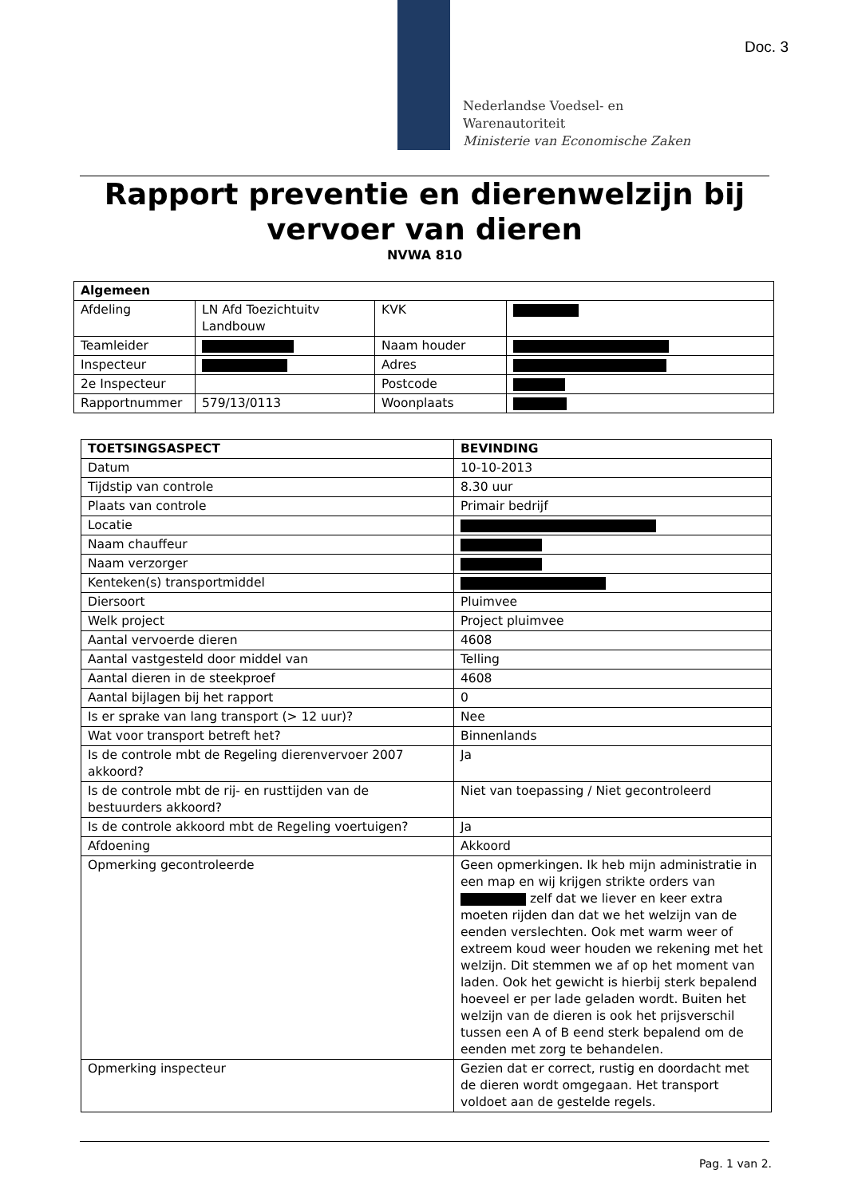Doc. 3
Nederlandse Voedsel- en
Warenautoriteit
Ministerie van Economische Zaken
Rapport preventie en dierenwelzijn bij vervoer van dieren
NVWA 810
| Algemeen | | | |
| --- | --- | --- | --- |
| Afdeling | LN Afd Toezichtuitv Landbouw | KVK | |
| Teamleider | | Naam houder | |
| Inspecteur | | Adres | |
| 2e Inspecteur | | Postcode | |
| Rapportnummer | 579/13/0113 | Woonplaats | |
| TOETSINGSASPECT | BEVINDING |
| --- | --- |
| Datum | 10-10-2013 |
| Tijdstip van controle | 8.30 uur |
| Plaats van controle | Primair bedrijf |
| Locatie | |
| Naam chauffeur | |
| Naam verzorger | |
| Kenteken(s) transportmiddel | |
| Diersoort | Pluimvee |
| Welk project | Project pluimvee |
| Aantal vervoerde dieren | 4608 |
| Aantal vastgesteld door middel van | Telling |
| Aantal dieren in de steekproef | 4608 |
| Aantal bijlagen bij het rapport | 0 |
| Is er sprake van lang transport (> 12 uur)? | Nee |
| Wat voor transport betreft het? | Binnenlands |
| Is de controle mbt de Regeling dierenvervoer 2007 akkoord? | Ja |
| Is de controle mbt de rij- en rusttijden van de bestuurders akkoord? | Niet van toepassing / Niet gecontroleerd |
| Is de controle akkoord mbt de Regeling voertuigen? | Ja |
| Afdoening | Akkoord |
| Opmerking gecontroleerde | Geen opmerkingen. Ik heb mijn administratie in een map en wij krijgen strikte orders van zelf dat we liever en keer extra moeten rijden dan dat we het welzijn van de eenden verslechten. Ook met warm weer of extreem koud weer houden we rekening met het welzijn. Dit stemmen we af op het moment van laden. Ook het gewicht is hierbij sterk bepalend hoeveel er per lade geladen wordt. Buiten het welzijn van de dieren is ook het prijsverschil tussen een A of B eend sterk bepalend om de eenden met zorg te behandelen. |
| Opmerking inspecteur | Gezien dat er correct, rustig en doordacht met de dieren wordt omgegaan. Het transport voldoet aan de gestelde regels. |
Pag. 1 van 2.